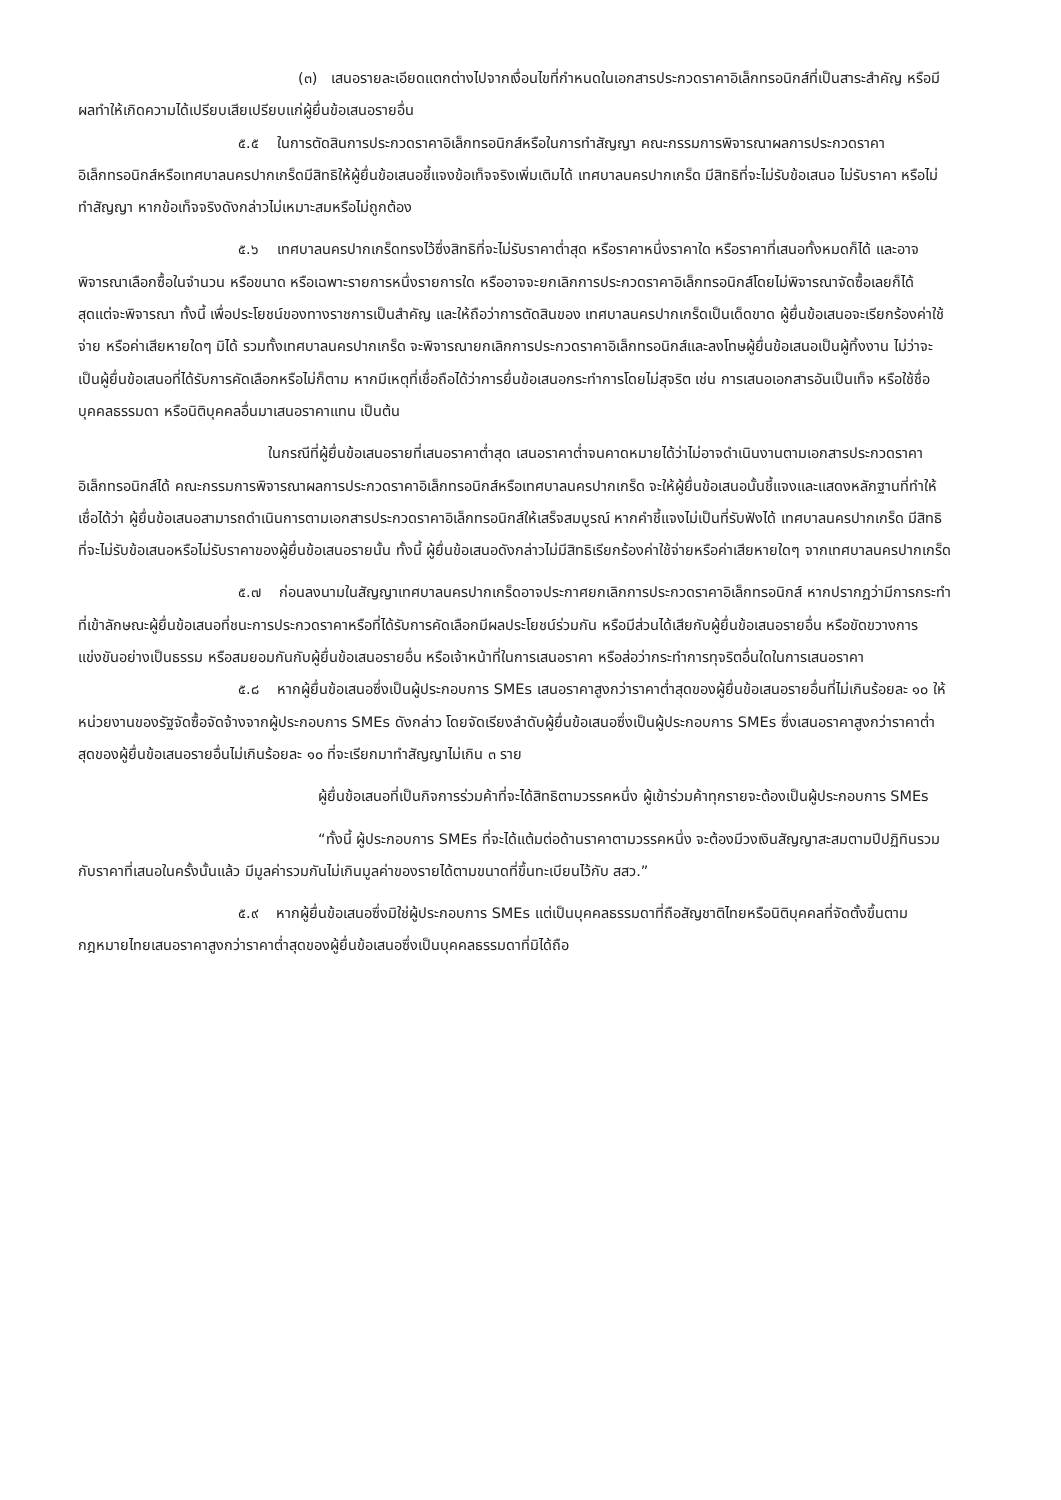(๓) เสนอรายละเอียดแตกต่างไปจากเงื่อนไขที่กำหนดในเอกสารประกวดราคาอิเล็กทรอนิกส์ที่เป็นสาระสำคัญ หรือมีผลทำให้เกิดความได้เปรียบเสียเปรียบแก่ผู้ยื่นข้อเสนอรายอื่น
๕.๕ ในการตัดสินการประกวดราคาอิเล็กทรอนิกส์หรือในการทำสัญญา คณะกรรมการพิจารณาผลการประกวดราคาอิเล็กทรอนิกส์หรือเทศบาลนครปากเกร็ดมีสิทธิให้ผู้ยื่นข้อเสนอชี้แจงข้อเท็จจริงเพิ่มเติมได้ เทศบาลนครปากเกร็ด มีสิทธิที่จะไม่รับข้อเสนอ ไม่รับราคา หรือไม่ทำสัญญา หากข้อเท็จจริงดังกล่าวไม่เหมาะสมหรือไม่ถูกต้อง
๕.๖ เทศบาลนครปากเกร็ดทรงไว้ซึ่งสิทธิที่จะไม่รับราคาต่ำสุด หรือราคาหนึ่งราคาใด หรือราคาที่เสนอทั้งหมดก็ได้ และอาจพิจารณาเลือกซื้อในจำนวน หรือขนาด หรือเฉพาะรายการหนึ่งรายการใด หรืออาจจะยกเลิกการประกวดราคาอิเล็กทรอนิกส์โดยไม่พิจารณาจัดซื้อเลยก็ได้ สุดแต่จะพิจารณา ทั้งนี้ เพื่อประโยชน์ของทางราชการเป็นสำคัญ และให้ถือว่าการตัดสินของ เทศบาลนครปากเกร็ดเป็นเด็ดขาด ผู้ยื่นข้อเสนอจะเรียกร้องค่าใช้จ่าย หรือค่าเสียหายใดๆ มิได้ รวมทั้งเทศบาลนครปากเกร็ด จะพิจารณายกเลิกการประกวดราคาอิเล็กทรอนิกส์และลงโทษผู้ยื่นข้อเสนอเป็นผู้ทิ้งงาน ไม่ว่าจะเป็นผู้ยื่นข้อเสนอที่ได้รับการคัดเลือกหรือไม่ก็ตาม หากมีเหตุที่เชื่อถือได้ว่าการยื่นข้อเสนอกระทำการโดยไม่สุจริต เช่น การเสนอเอกสารอันเป็นเท็จ หรือใช้ชื่อบุคคลธรรมดา หรือนิติบุคคลอื่นมาเสนอราคาแทน เป็นต้น
ในกรณีที่ผู้ยื่นข้อเสนอรายที่เสนอราคาต่ำสุด เสนอราคาต่ำจนคาดหมายได้ว่าไม่อาจดำเนินงานตามเอกสารประกวดราคาอิเล็กทรอนิกส์ได้ คณะกรรมการพิจารณาผลการประกวดราคาอิเล็กทรอนิกส์หรือเทศบาลนครปากเกร็ด จะให้ผู้ยื่นข้อเสนอนั้นชี้แจงและแสดงหลักฐานที่ทำให้เชื่อได้ว่า ผู้ยื่นข้อเสนอสามารถดำเนินการตามเอกสารประกวดราคาอิเล็กทรอนิกส์ให้เสร็จสมบูรณ์ หากคำชี้แจงไม่เป็นที่รับฟังได้ เทศบาลนครปากเกร็ด มีสิทธิที่จะไม่รับข้อเสนอหรือไม่รับราคาของผู้ยื่นข้อเสนอรายนั้น ทั้งนี้ ผู้ยื่นข้อเสนอดังกล่าวไม่มีสิทธิเรียกร้องค่าใช้จ่ายหรือค่าเสียหายใดๆ จากเทศบาลนครปากเกร็ด
๕.๗ ก่อนลงนามในสัญญาเทศบาลนครปากเกร็ดอาจประกาศยกเลิกการประกวดราคาอิเล็กทรอนิกส์ หากปรากฏว่ามีการกระทำที่เข้าลักษณะผู้ยื่นข้อเสนอที่ชนะการประกวดราคาหรือที่ได้รับการคัดเลือกมีผลประโยชน์ร่วมกัน หรือมีส่วนได้เสียกับผู้ยื่นข้อเสนอรายอื่น หรือขัดขวางการแข่งขันอย่างเป็นธรรม หรือสมยอมกันกับผู้ยื่นข้อเสนอรายอื่น หรือเจ้าหน้าที่ในการเสนอราคา หรือส่อว่ากระทำการทุจริตอื่นใดในการเสนอราคา
๕.๘ หากผู้ยื่นข้อเสนอซึ่งเป็นผู้ประกอบการ SMEs เสนอราคาสูงกว่าราคาต่ำสุดของผู้ยื่นข้อเสนอรายอื่นที่ไม่เกินร้อยละ ๑๐ ให้หน่วยงานของรัฐจัดซื้อจัดจ้างจากผู้ประกอบการ SMEs ดังกล่าว โดยจัดเรียงลำดับผู้ยื่นข้อเสนอซึ่งเป็นผู้ประกอบการ SMEs ซึ่งเสนอราคาสูงกว่าราคาต่ำสุดของผู้ยื่นข้อเสนอรายอื่นไม่เกินร้อยละ ๑๐ ที่จะเรียกมาทำสัญญาไม่เกิน ๓ ราย
ผู้ยื่นข้อเสนอที่เป็นกิจการร่วมค้าที่จะได้สิทธิตามวรรคหนึ่ง ผู้เข้าร่วมค้าทุกรายจะต้องเป็นผู้ประกอบการ SMEs
“ทั้งนี้ ผู้ประกอบการ SMEs ที่จะได้แต้มต่อด้านราคาตามวรรคหนึ่ง จะต้องมีวงเงินสัญญาสะสมตามปีปฏิทินรวมกับราคาที่เสนอในครั้งนั้นแล้ว มีมูลค่ารวมกันไม่เกินมูลค่าของรายได้ตามขนาดที่ขึ้นทะเบียนไว้กับ สสว.”
๕.๙ หากผู้ยื่นข้อเสนอซึ่งมิใช่ผู้ประกอบการ SMEs แต่เป็นบุคคลธรรมดาที่ถือสัญชาติไทยหรือนิติบุคคลที่จัดตั้งขึ้นตามกฎหมายไทยเสนอราคาสูงกว่าราคาต่ำสุดของผู้ยื่นข้อเสนอซึ่งเป็นบุคคลธรรมดาที่มิได้ถือ